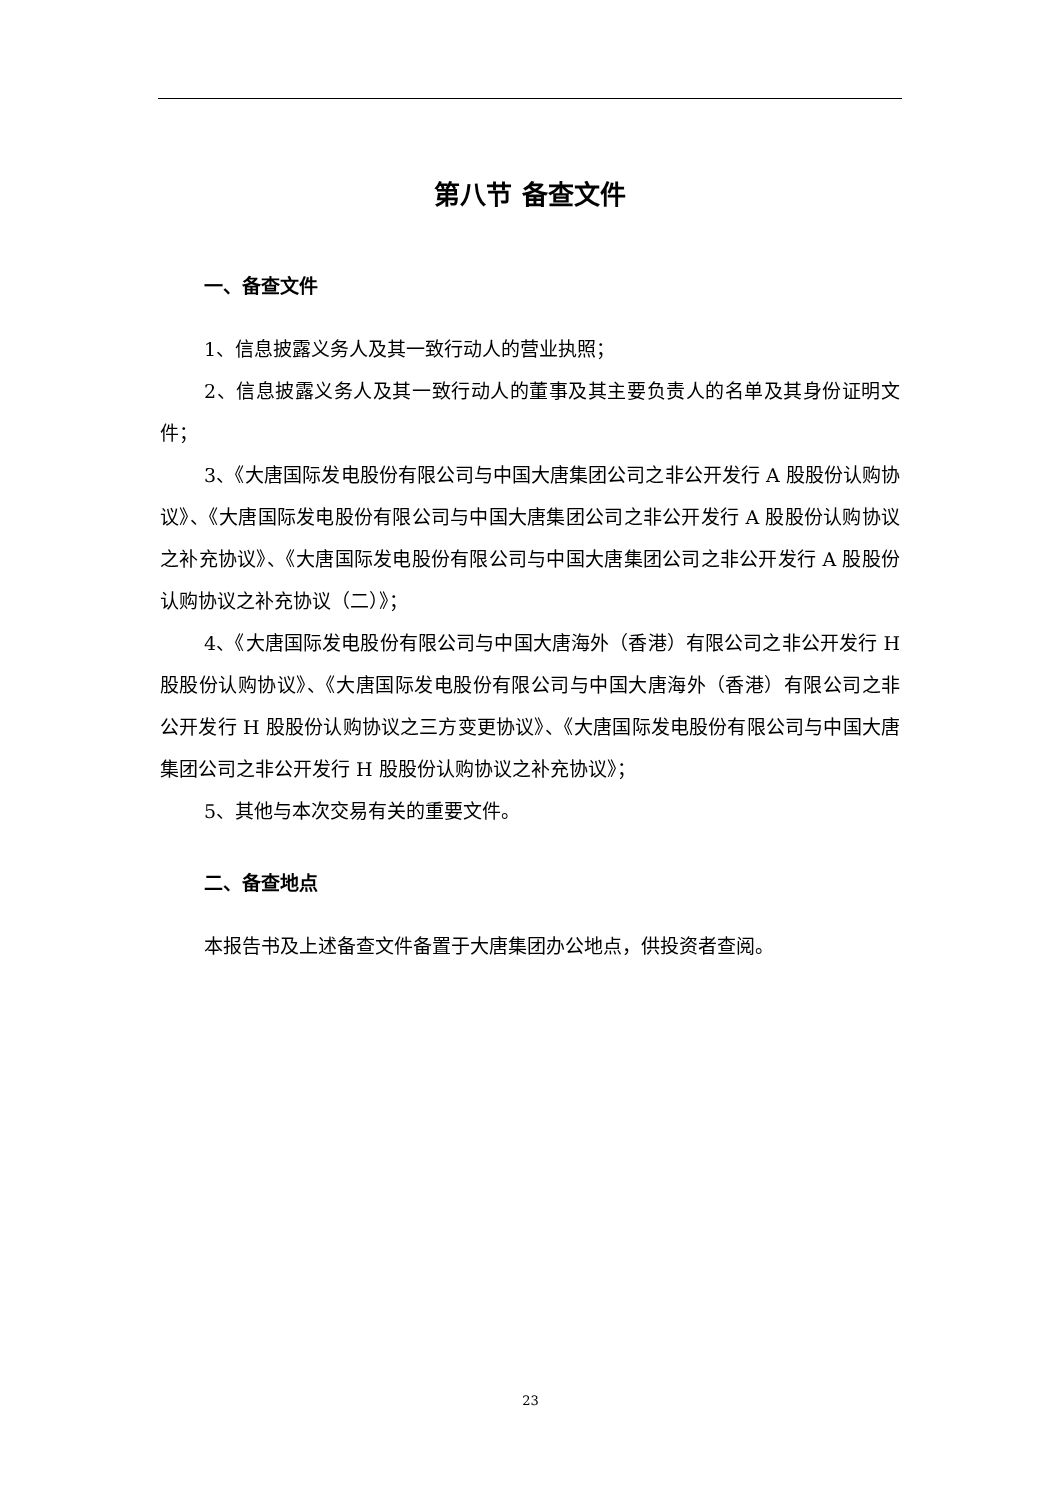第八节 备查文件
一、备查文件
1、信息披露义务人及其一致行动人的营业执照；
2、信息披露义务人及其一致行动人的董事及其主要负责人的名单及其身份证明文件；
3、《大唐国际发电股份有限公司与中国大唐集团公司之非公开发行 A 股股份认购协议》、《大唐国际发电股份有限公司与中国大唐集团公司之非公开发行 A 股股份认购协议之补充协议》、《大唐国际发电股份有限公司与中国大唐集团公司之非公开发行 A 股股份认购协议之补充协议（二）》；
4、《大唐国际发电股份有限公司与中国大唐海外（香港）有限公司之非公开发行 H 股股份认购协议》、《大唐国际发电股份有限公司与中国大唐海外（香港）有限公司之非公开发行 H 股股份认购协议之三方变更协议》、《大唐国际发电股份有限公司与中国大唐集团公司之非公开发行 H 股股份认购协议之补充协议》；
5、其他与本次交易有关的重要文件。
二、备查地点
本报告书及上述备查文件备置于大唐集团办公地点，供投资者查阅。
23